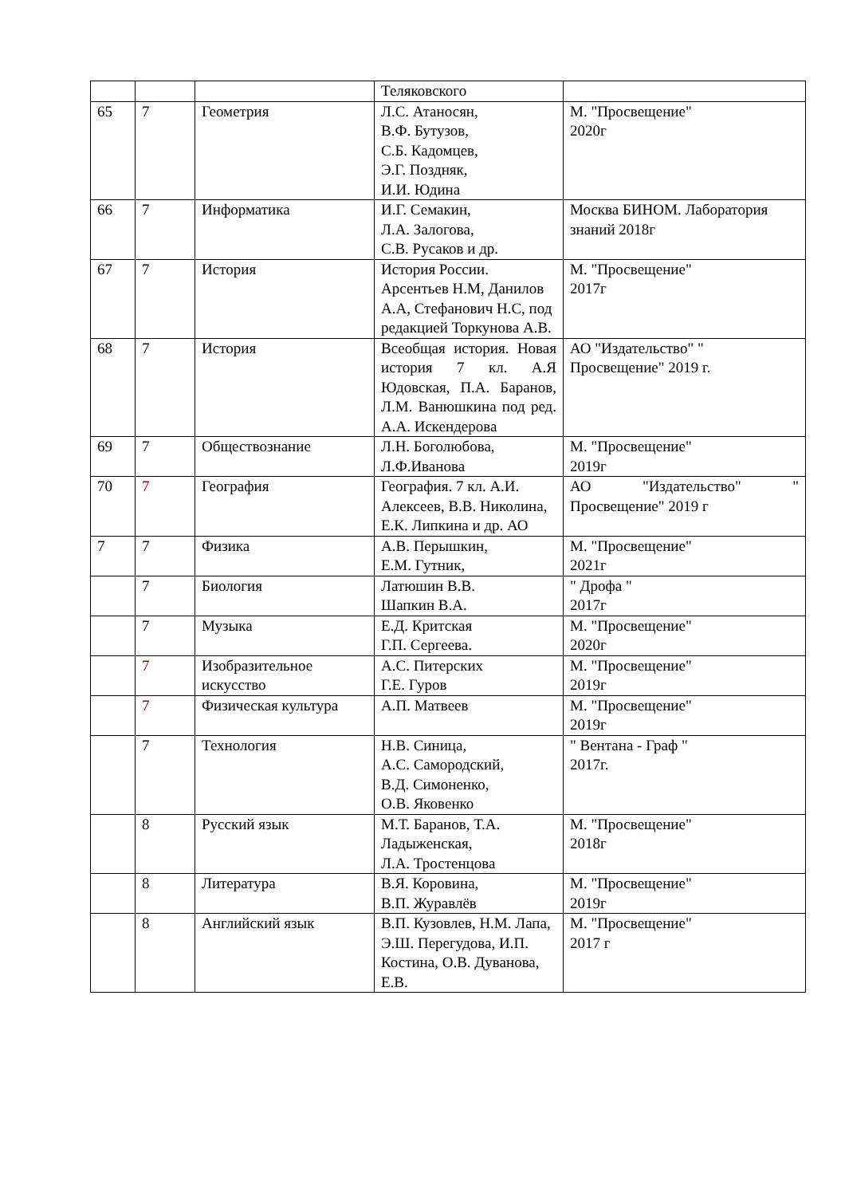| | | | Теляковского | |
| 65 | 7 | Геометрия | Л.С. Атаносян, В.Ф. Бутузов, С.Б. Кадомцев, Э.Г. Поздняк, И.И. Юдина | М. "Просвещение" 2020г |
| 66 | 7 | Информатика | И.Г. Семакин, Л.А. Залогова, С.В. Русаков и др. | Москва БИНОМ. Лаборатория знаний 2018г |
| 67 | 7 | История | История России. Арсентьев Н.М, Данилов А.А, Стефанович Н.С, под редакцией Торкунова А.В. | М. "Просвещение" 2017г |
| 68 | 7 | История | Всеобщая история. Новая история 7 кл. А.Я Юдовская, П.А. Баранов, Л.М. Ванюшкина под ред. А.А. Искендерова | АО "Издательство" " Просвещение" 2019 г. |
| 69 | 7 | Обществознание | Л.Н. Боголюбова, Л.Ф.Иванова | М. "Просвещение" 2019г |
| 70 | 7 | География | География. 7 кл. А.И. Алексеев, В.В. Николина, Е.К. Липкина и др. АО | АО "Издательство" " Просвещение" 2019 г |
| 7 | 7 | Физика | А.В. Перышкин, Е.М. Гутник, | М. "Просвещение" 2021г |
| | 7 | Биология | Латюшин В.В. Шапкин В.А. | " Дрофа " 2017г |
| | 7 | Музыка | Е.Д. Критская Г.П. Сергеева. | М. "Просвещение" 2020г |
| | 7 | Изобразительное искусство | А.С. Питерских Г.Е. Гуров | М. "Просвещение" 2019г |
| | 7 | Физическая культура | А.П. Матвеев | М. "Просвещение" 2019г |
| | 7 | Технология | Н.В. Синица, А.С. Самородский, В.Д. Симоненко, О.В. Яковенко | " Вентана - Граф " 2017г. |
| | 8 | Русский язык | М.Т. Баранов, Т.А. Ладыженская, Л.А. Тростенцова | М. "Просвещение" 2018г |
| | 8 | Литература | В.Я. Коровина, В.П. Журавлёв | М. "Просвещение" 2019г |
| | 8 | Английский язык | В.П. Кузовлев, Н.М. Лапа, Э.Ш. Перегудова, И.П. Костина, О.В. Дуванова, Е.В. | М. "Просвещение" 2017 г |